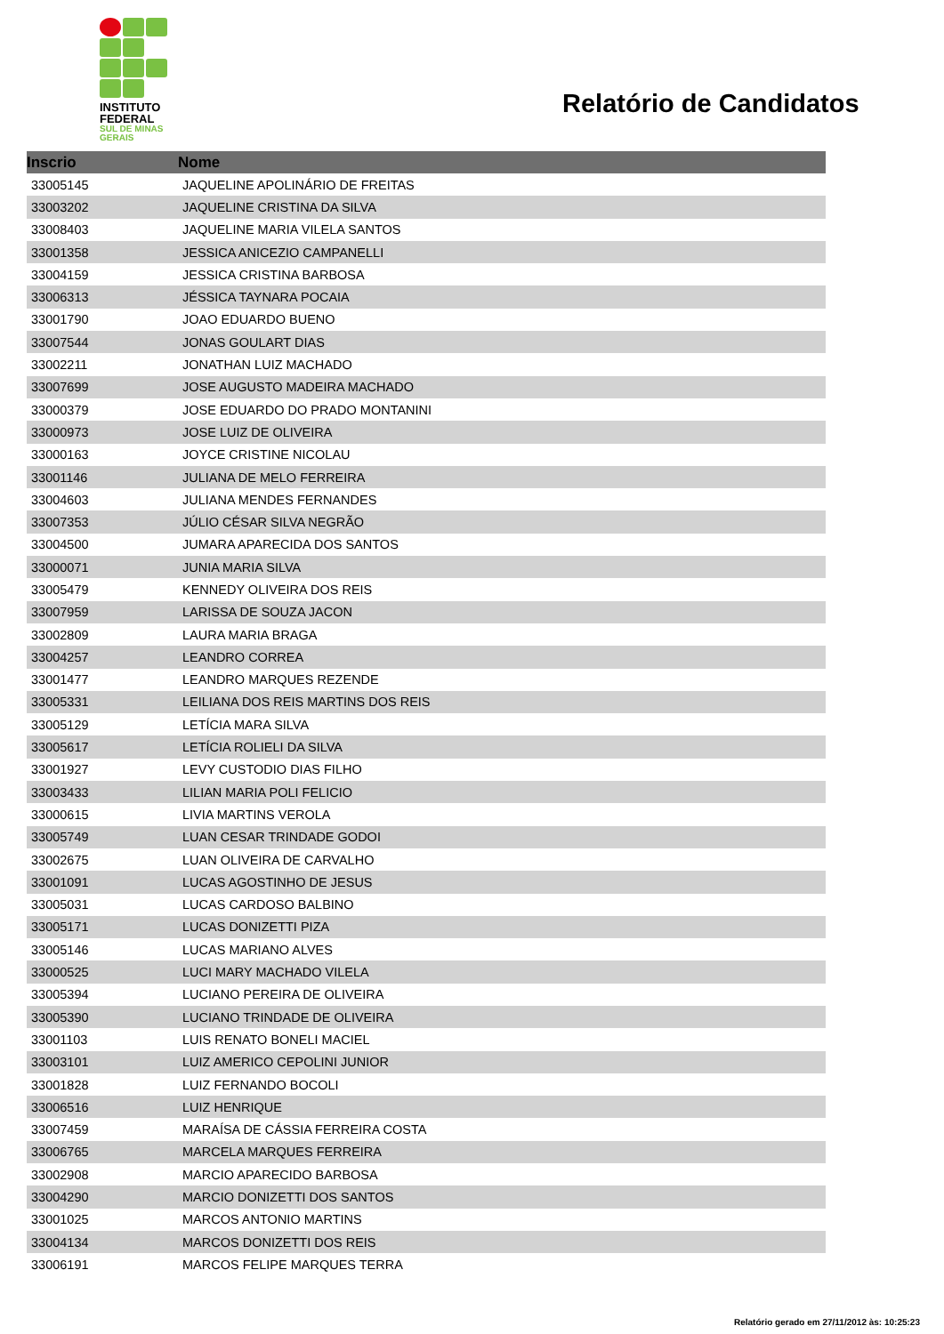INSTITUTO
FEDERAL
SUL DE MINAS
GERAIS
Relatório de Candidatos
| Inscrio | Nome |
| --- | --- |
| 33005145 | JAQUELINE APOLINÁRIO DE FREITAS |
| 33003202 | JAQUELINE CRISTINA DA SILVA |
| 33008403 | JAQUELINE MARIA VILELA SANTOS |
| 33001358 | JESSICA ANICEZIO CAMPANELLI |
| 33004159 | JESSICA CRISTINA BARBOSA |
| 33006313 | JÉSSICA TAYNARA POCAIA |
| 33001790 | JOAO EDUARDO BUENO |
| 33007544 | JONAS GOULART DIAS |
| 33002211 | JONATHAN LUIZ MACHADO |
| 33007699 | JOSE AUGUSTO MADEIRA MACHADO |
| 33000379 | JOSE EDUARDO DO PRADO MONTANINI |
| 33000973 | JOSE LUIZ DE OLIVEIRA |
| 33000163 | JOYCE CRISTINE NICOLAU |
| 33001146 | JULIANA DE MELO FERREIRA |
| 33004603 | JULIANA MENDES FERNANDES |
| 33007353 | JÚLIO CÉSAR SILVA NEGRÃO |
| 33004500 | JUMARA APARECIDA DOS SANTOS |
| 33000071 | JUNIA MARIA SILVA |
| 33005479 | KENNEDY OLIVEIRA DOS REIS |
| 33007959 | LARISSA DE SOUZA JACON |
| 33002809 | LAURA MARIA BRAGA |
| 33004257 | LEANDRO CORREA |
| 33001477 | LEANDRO MARQUES REZENDE |
| 33005331 | LEILIANA DOS REIS MARTINS DOS REIS |
| 33005129 | LETÍCIA MARA SILVA |
| 33005617 | LETÍCIA ROLIELI DA SILVA |
| 33001927 | LEVY CUSTODIO DIAS FILHO |
| 33003433 | LILIAN MARIA POLI FELICIO |
| 33000615 | LIVIA MARTINS VEROLA |
| 33005749 | LUAN CESAR TRINDADE GODOI |
| 33002675 | LUAN OLIVEIRA DE CARVALHO |
| 33001091 | LUCAS AGOSTINHO DE JESUS |
| 33005031 | LUCAS CARDOSO BALBINO |
| 33005171 | LUCAS DONIZETTI PIZA |
| 33005146 | LUCAS MARIANO ALVES |
| 33000525 | LUCI MARY MACHADO VILELA |
| 33005394 | LUCIANO PEREIRA DE OLIVEIRA |
| 33005390 | LUCIANO TRINDADE DE OLIVEIRA |
| 33001103 | LUIS RENATO BONELI MACIEL |
| 33003101 | LUIZ AMERICO CEPOLINI JUNIOR |
| 33001828 | LUIZ FERNANDO BOCOLI |
| 33006516 | LUIZ HENRIQUE |
| 33007459 | MARAÍSA DE CÁSSIA FERREIRA COSTA |
| 33006765 | MARCELA MARQUES FERREIRA |
| 33002908 | MARCIO APARECIDO BARBOSA |
| 33004290 | MARCIO DONIZETTI DOS SANTOS |
| 33001025 | MARCOS ANTONIO MARTINS |
| 33004134 | MARCOS DONIZETTI DOS REIS |
| 33006191 | MARCOS FELIPE MARQUES TERRA |
Relatório gerado em 27/11/2012 às: 10:25:23